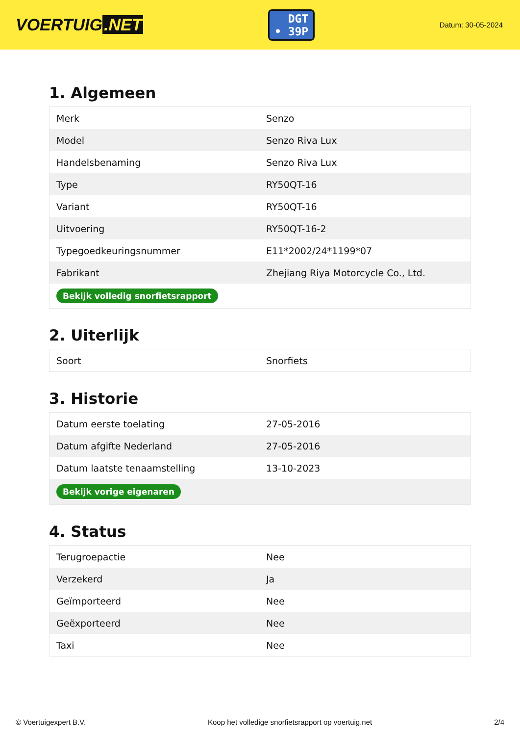VOERTUIG.NET
DGT
• 39P
Datum: 30-05-2024
1. Algemeen
| Merk | Senzo |
| Model | Senzo Riva Lux |
| Handelsbenaming | Senzo Riva Lux |
| Type | RY50QT-16 |
| Variant | RY50QT-16 |
| Uitvoering | RY50QT-16-2 |
| Typegoedkeuringsnummer | E11*2002/24*1199*07 |
| Fabrikant | Zhejiang Riya Motorcycle Co., Ltd. |
| Bekijk volledig snorfietsrapport | |
2. Uiterlijk
| Soort | Snorfiets |
3. Historie
| Datum eerste toelating | 27-05-2016 |
| Datum afgifte Nederland | 27-05-2016 |
| Datum laatste tenaamstelling | 13-10-2023 |
| Bekijk vorige eigenaren | |
4. Status
| Terugroepactie | Nee |
| Verzekerd | Ja |
| Geïmporteerd | Nee |
| Geëxporteerd | Nee |
| Taxi | Nee |
© Voertuigexpert B.V. Koop het volledige snorfietsrapport op voertuig.net 2/4